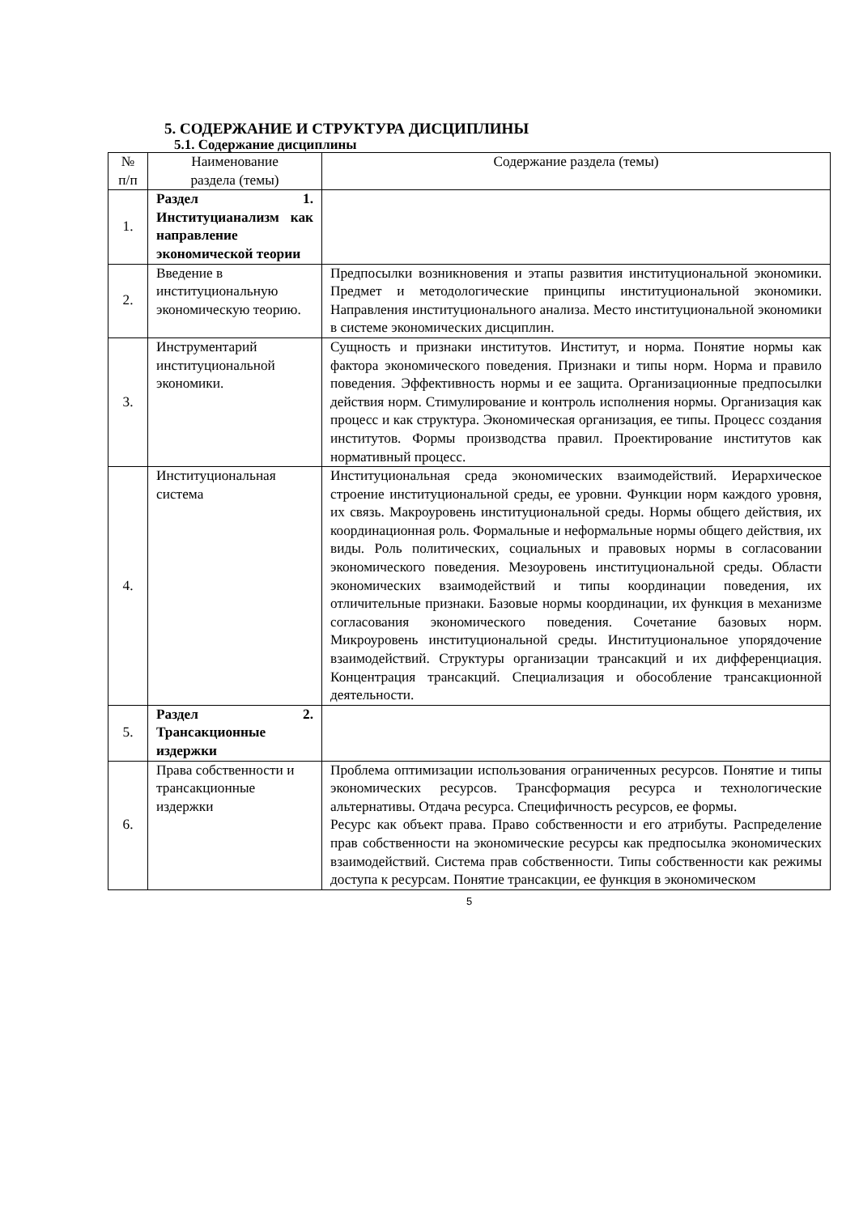5. СОДЕРЖАНИЕ И СТРУКТУРА ДИСЦИПЛИНЫ
5.1. Содержание дисциплины
| № п/п | Наименование раздела (темы) | Содержание раздела (темы) |
| --- | --- | --- |
| 1. | Раздел 1. Институцианализм как направление экономической теории | |
| 2. | Введение в институциональную экономическую теорию. | Предпосылки возникновения и этапы развития институциональной экономики. Предмет и методологические принципы институциональной экономики. Направления институционального анализа. Место институциональной экономики в системе экономических дисциплин. |
| 3. | Инструментарий институциональной экономики. | Сущность и признаки институтов. Институт, и норма. Понятие нормы как фактора экономического поведения. Признаки и типы норм. Норма и правило поведения. Эффективность нормы и ее защита. Организационные предпосылки действия норм. Стимулирование и контроль исполнения нормы. Организация как процесс и как структура. Экономическая организация, ее типы. Процесс создания институтов. Формы производства правил. Проектирование институтов как нормативный процесс. |
| 4. | Институциональная система | Институциональная среда экономических взаимодействий. Иерархическое строение институциональной среды, ее уровни. Функции норм каждого уровня, их связь. Макроуровень институциональной среды. Нормы общего действия, их координационная роль. Формальные и неформальные нормы общего действия, их виды. Роль политических, социальных и правовых нормы в согласовании экономического поведения. Мезоуровень институциональной среды. Области экономических взаимодействий и типы координации поведения, их отличительные признаки. Базовые нормы координации, их функция в механизме согласования экономического поведения. Сочетание базовых норм. Микроуровень институциональной среды. Институциональное упорядочение взаимодействий. Структуры организации трансакций и их дифференциация. Концентрация трансакций. Специализация и обособление трансакционной деятельности. |
| 5. | Раздел 2. Трансакционные издержки | |
| 6. | Права собственности и трансакционные издержки | Проблема оптимизации использования ограниченных ресурсов. Понятие и типы экономических ресурсов. Трансформация ресурса и технологические альтернативы. Отдача ресурса. Специфичность ресурсов, ее формы. Ресурс как объект права. Право собственности и его атрибуты. Распределение прав собственности на экономические ресурсы как предпосылка экономических взаимодействий. Система прав собственности. Типы собственности как режимы доступа к ресурсам. Понятие трансакции, ее функция в экономическом |
5